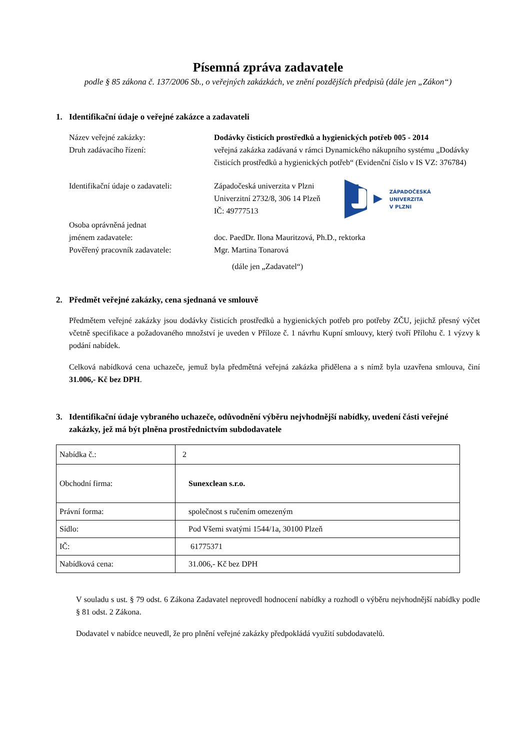Písemná zpráva zadavatele
podle § 85 zákona č. 137/2006 Sb., o veřejných zakázkách, ve znění pozdějších předpisů (dále jen „Zákon“)
1. Identifikační údaje o veřejné zakázce a zadavateli
Název veřejné zakázky: Dodávky čisticích prostředků a hygienických potřeb 005 - 2014
Druh zadávacího řízení: veřejná zakázka zadávaná v rámci Dynamického nákupního systému „Dodávky čisticích prostředků a hygienických potřeb“ (Evidenční číslo v IS VZ: 376784)
Identifikační údaje o zadavateli:
Západočeská univerzita v Plzni
Univerzitní 2732/8, 306 14 Plzeň
IČ: 49777513
ZÁPADOČESKÁ
UNIVERZITA
V PLZNI
Osoba oprávněná jednat
jménem zadavatele:
doc. PaedDr. Ilona Mauritzová, Ph.D., rektorka
Pověřený pracovník zadavatele: Mgr. Martina Tonarová
(dále jen „Zadavatel“)
2. Předmět veřejné zakázky, cena sjednaná ve smlouvě
Předmětem veřejné zakázky jsou dodávky čisticích prostředků a hygienických potřeb pro potřeby ZČU, jejichž přesný výčet včetně specifikace a požadovaného množství je uveden v Příloze č. 1 návrhu Kupní smlouvy, který tvoří Přílohu č. 1 výzvy k podání nabídek.
Celková nabídková cena uchazeče, jemuž byla předmětná veřejná zakázka přidělena a s nímž byla uzavřena smlouva, činí 31.006,- Kč bez DPH.
3. Identifikační údaje vybraného uchazeče, odůvodnění výběru nejvhodnější nabídky, uvedení části veřejné zakázky, jež má být plněna prostřednictvím subdodavatele
| Nabídka č.: | 2 |
| Obchodní firma: | Sunexclean s.r.o. |
| Právní forma: | společnost s ručením omezeným |
| Sídlo: | Pod Všemi svatými 1544/1a, 30100 Plzeň |
| IČ: | 61775371 |
| Nabídková cena: | 31.006,- Kč bez DPH |
V souladu s ust. § 79 odst. 6 Zákona Zadavatel neprovedl hodnocení nabídky a rozhodl o výběru nejvhodnější nabídky podle § 81 odst. 2 Zákona.
Dodavatel v nabídce neuvedl, že pro plnění veřejné zakázky předpokládá využití subdodavatelů.